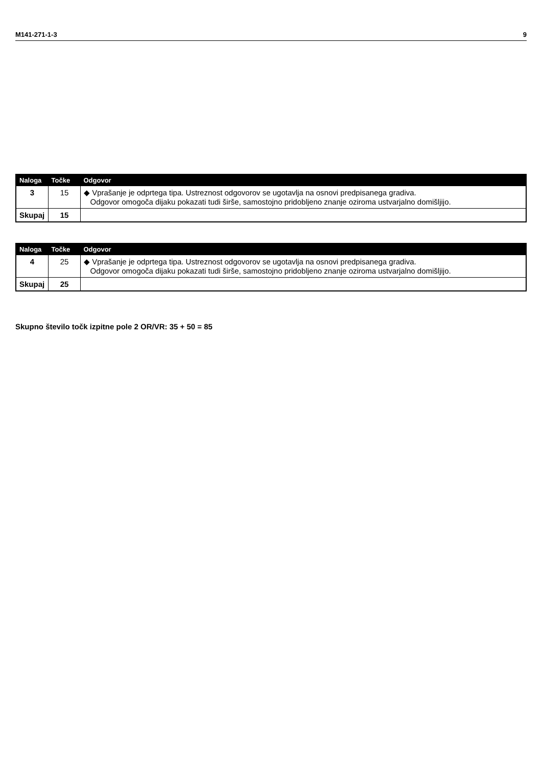M141-271-1-3 9
| Naloga | Točke | Odgovor |
| --- | --- | --- |
| 3 | 15 | ◆ Vprašanje je odprtega tipa. Ustreznost odgovorov se ugotavlja na osnovi predpisanega gradiva. Odgovor omogoča dijaku pokazati tudi širše, samostojno pridobljeno znanje oziroma ustvarjalno domišljijo. |
| Skupaj | 15 | |
| Naloga | Točke | Odgovor |
| --- | --- | --- |
| 4 | 25 | ◆ Vprašanje je odprtega tipa. Ustreznost odgovorov se ugotavlja na osnovi predpisanega gradiva. Odgovor omogoča dijaku pokazati tudi širše, samostojno pridobljeno znanje oziroma ustvarjalno domišljijo. |
| Skupaj | 25 | |
Skupno število točk izpitne pole 2 OR/VR: 35 + 50 = 85